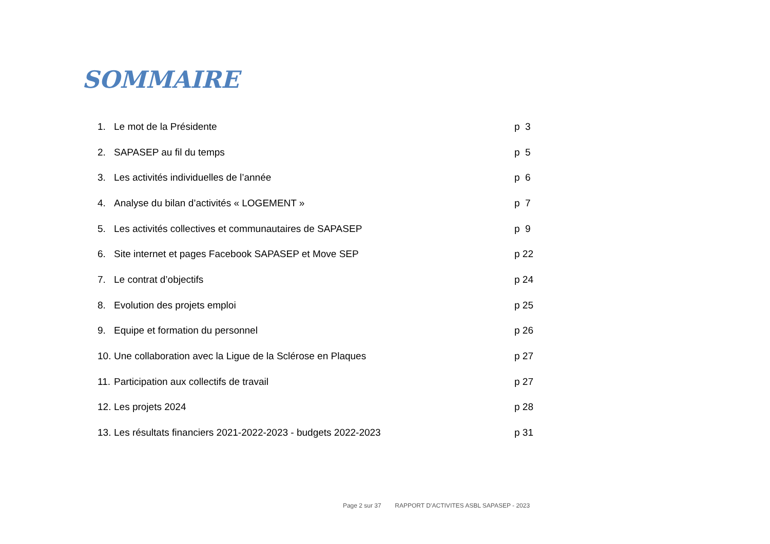SOMMAIRE
| 1. | Le mot de la Présidente | p 3 |
| 2. | SAPASEP au fil du temps | p 5 |
| 3. | Les activités individuelles de l’année | p 6 |
| 4. | Analyse du bilan d’activités « LOGEMENT » | p 7 |
| 5. | Les activités collectives et communautaires de SAPASEP | p 9 |
| 6. | Site internet et pages Facebook SAPASEP et Move SEP | p 22 |
| 7. | Le contrat d’objectifs | p 24 |
| 8. | Evolution des projets emploi | p 25 |
| 9. | Equipe et formation du personnel | p 26 |
| 10. | Une collaboration avec la Ligue de la Sclérose en Plaques | p 27 |
| 11. | Participation aux collectifs de travail | p 27 |
| 12. | Les projets 2024 | p 28 |
| 13. | Les résultats financiers 2021-2022-2023 - budgets 2022-2023 | p 31 |
Page 2 sur 37 RAPPORT D’ACTIVITES ASBL SAPASEP - 2023